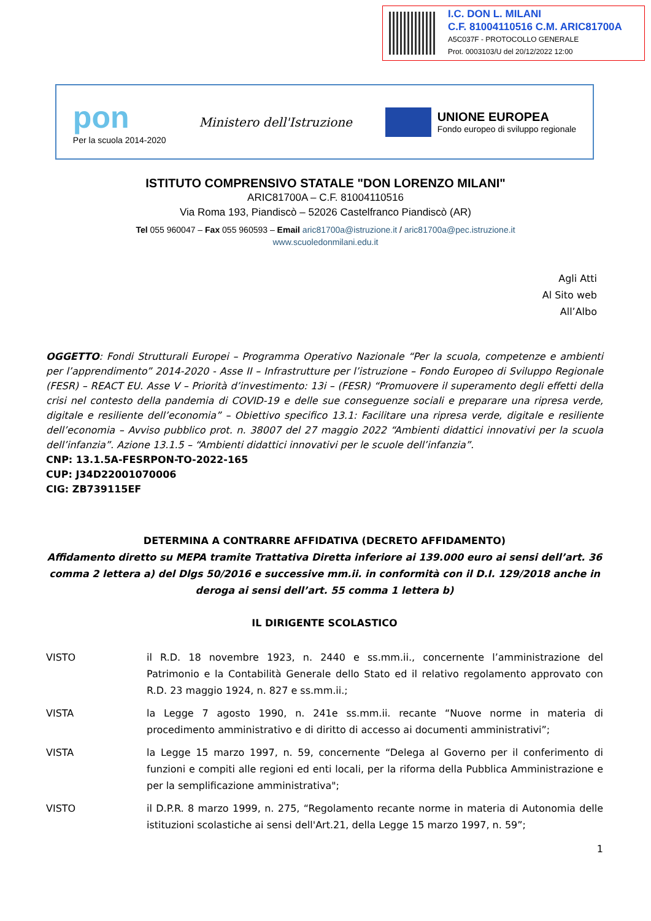I.C. DON L. MILANI
C.F. 81004110516 C.M. ARIC81700A
A5C037F - PROTOCOLLO GENERALE
Prot. 0003103/U del 20/12/2022 12:00
pon
Per la scuola 2014-2020
Ministero dell'Istruzione
UNIONE EUROPEA
Fondo europeo di sviluppo regionale
ISTITUTO COMPRENSIVO STATALE "DON LORENZO MILANI"
ARIC81700A – C.F. 81004110516
Via Roma 193, Piandiscò – 52026 Castelfranco Piandiscò (AR)
Tel 055 960047 – Fax 055 960593 – Email aric81700a@istruzione.it / aric81700a@pec.istruzione.it
www.scuoledonmilani.edu.it
Agli Atti
Al Sito web
All’Albo
OGGETTO: Fondi Strutturali Europei – Programma Operativo Nazionale “Per la scuola, competenze e ambienti per l’apprendimento” 2014-2020 - Asse II – Infrastrutture per l’istruzione – Fondo Europeo di Sviluppo Regionale (FESR) – REACT EU. Asse V – Priorità d’investimento: 13i – (FESR) “Promuovere il superamento degli effetti della crisi nel contesto della pandemia di COVID-19 e delle sue conseguenze sociali e preparare una ripresa verde, digitale e resiliente dell’economia” – Obiettivo specifico 13.1: Facilitare una ripresa verde, digitale e resiliente dell’economia – Avviso pubblico prot. n. 38007 del 27 maggio 2022 “Ambienti didattici innovativi per la scuola dell’infanzia”. Azione 13.1.5 – “Ambienti didattici innovativi per le scuole dell’infanzia”.
CNP: 13.1.5A-FESRPON-TO-2022-165
CUP: J34D22001070006
CIG: ZB739115EF
DETERMINA A CONTRARRE AFFIDATIVA (DECRETO AFFIDAMENTO)
Affidamento diretto su MEPA tramite Trattativa Diretta inferiore ai 139.000 euro ai sensi dell’art. 36 comma 2 lettera a) del Dlgs 50/2016 e successive mm.ii. in conformità con il D.I. 129/2018 anche in deroga ai sensi dell’art. 55 comma 1 lettera b)
IL DIRIGENTE SCOLASTICO
VISTO il R.D. 18 novembre 1923, n. 2440 e ss.mm.ii., concernente l’amministrazione del Patrimonio e la Contabilità Generale dello Stato ed il relativo regolamento approvato con R.D. 23 maggio 1924, n. 827 e ss.mm.ii.;
VISTA la Legge 7 agosto 1990, n. 241e ss.mm.ii. recante “Nuove norme in materia di procedimento amministrativo e di diritto di accesso ai documenti amministrativi”;
VISTA la Legge 15 marzo 1997, n. 59, concernente “Delega al Governo per il conferimento di funzioni e compiti alle regioni ed enti locali, per la riforma della Pubblica Amministrazione e per la semplificazione amministrativa";
VISTO il D.P.R. 8 marzo 1999, n. 275, “Regolamento recante norme in materia di Autonomia delle istituzioni scolastiche ai sensi dell'Art.21, della Legge 15 marzo 1997, n. 59”;
1